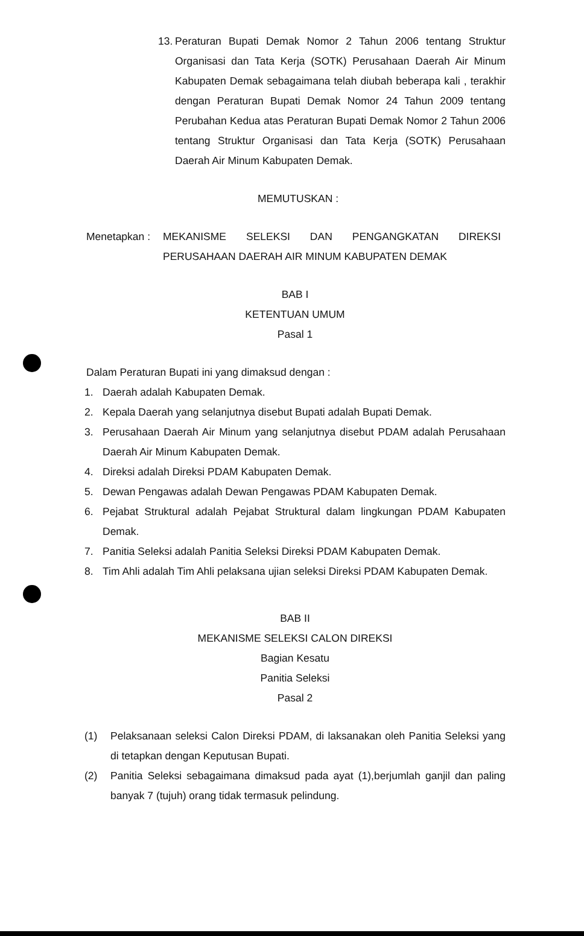13. Peraturan Bupati Demak Nomor 2 Tahun 2006 tentang Struktur Organisasi dan Tata Kerja (SOTK) Perusahaan Daerah Air Minum Kabupaten Demak sebagaimana telah diubah beberapa kali , terakhir dengan Peraturan Bupati Demak Nomor 24 Tahun 2009 tentang Perubahan Kedua atas Peraturan Bupati Demak Nomor 2 Tahun 2006 tentang Struktur Organisasi dan Tata Kerja (SOTK) Perusahaan Daerah Air Minum Kabupaten Demak.
MEMUTUSKAN :
Menetapkan : MEKANISME SELEKSI DAN PENGANGKATAN DIREKSI PERUSAHAAN DAERAH AIR MINUM KABUPATEN DEMAK
BAB I
KETENTUAN UMUM
Pasal 1
Dalam Peraturan Bupati ini yang dimaksud dengan :
1. Daerah adalah Kabupaten Demak.
2. Kepala Daerah yang selanjutnya disebut Bupati adalah Bupati Demak.
3. Perusahaan Daerah Air Minum yang selanjutnya disebut PDAM adalah Perusahaan Daerah Air Minum Kabupaten Demak.
4. Direksi adalah Direksi PDAM Kabupaten Demak.
5. Dewan Pengawas adalah Dewan Pengawas PDAM Kabupaten Demak.
6. Pejabat Struktural adalah Pejabat Struktural dalam lingkungan PDAM Kabupaten Demak.
7. Panitia Seleksi adalah Panitia Seleksi Direksi PDAM Kabupaten Demak.
8. Tim Ahli adalah Tim Ahli pelaksana ujian seleksi Direksi PDAM Kabupaten Demak.
BAB II
MEKANISME SELEKSI CALON DIREKSI
Bagian Kesatu
Panitia Seleksi
Pasal 2
(1) Pelaksanaan seleksi Calon Direksi PDAM, di laksanakan oleh Panitia Seleksi yang di tetapkan dengan Keputusan Bupati.
(2) Panitia Seleksi sebagaimana dimaksud pada ayat (1),berjumlah ganjil dan paling banyak 7 (tujuh) orang tidak termasuk pelindung.